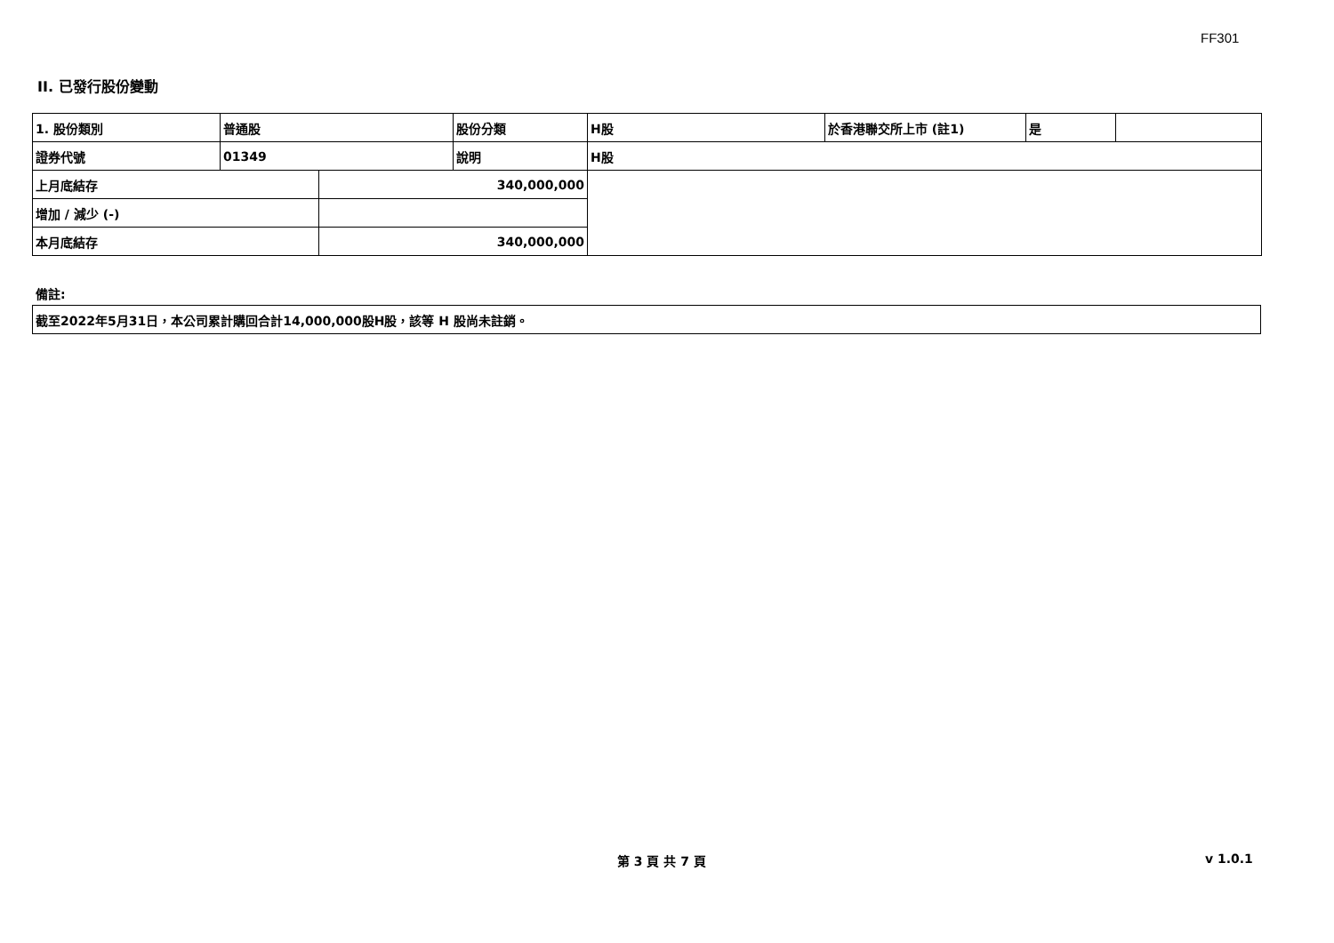FF301
II. 已發行股份變動
| 1. 股份類別 | 普通股 | | 股份分類 | H股 | 於香港聯交所上市 (註1) | 是 | |
| 證券代號 | 01349 | | 說明 | H股 | | | |
| 上月底結存 | | 340,000,000 | | | | | |
| 增加 / 減少 (-) | | | | | | | |
| 本月底結存 | | 340,000,000 | | | | | |
備註:
| 截至2022年5月31日，本公司累計購回合計14,000,000股H股，該等 H 股尚未註銷。 |
第 3 頁 共 7 頁 v 1.0.1